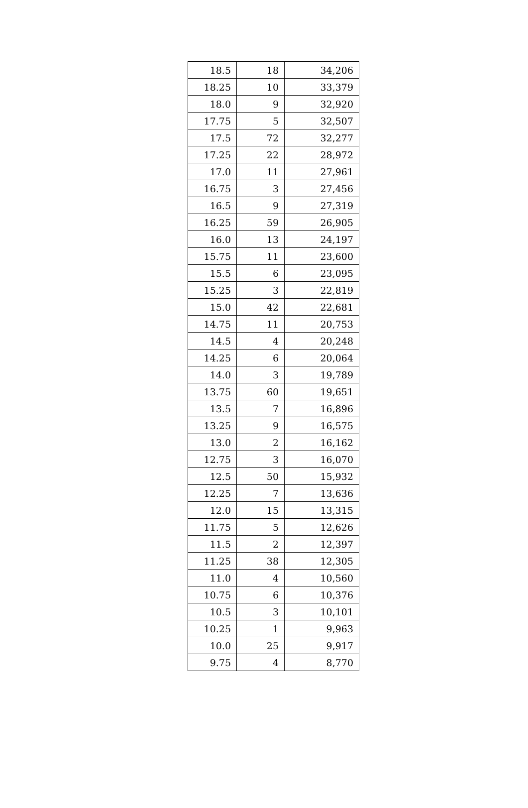| 18.5 | 18 | 34,206 |
| 18.25 | 10 | 33,379 |
| 18.0 | 9 | 32,920 |
| 17.75 | 5 | 32,507 |
| 17.5 | 72 | 32,277 |
| 17.25 | 22 | 28,972 |
| 17.0 | 11 | 27,961 |
| 16.75 | 3 | 27,456 |
| 16.5 | 9 | 27,319 |
| 16.25 | 59 | 26,905 |
| 16.0 | 13 | 24,197 |
| 15.75 | 11 | 23,600 |
| 15.5 | 6 | 23,095 |
| 15.25 | 3 | 22,819 |
| 15.0 | 42 | 22,681 |
| 14.75 | 11 | 20,753 |
| 14.5 | 4 | 20,248 |
| 14.25 | 6 | 20,064 |
| 14.0 | 3 | 19,789 |
| 13.75 | 60 | 19,651 |
| 13.5 | 7 | 16,896 |
| 13.25 | 9 | 16,575 |
| 13.0 | 2 | 16,162 |
| 12.75 | 3 | 16,070 |
| 12.5 | 50 | 15,932 |
| 12.25 | 7 | 13,636 |
| 12.0 | 15 | 13,315 |
| 11.75 | 5 | 12,626 |
| 11.5 | 2 | 12,397 |
| 11.25 | 38 | 12,305 |
| 11.0 | 4 | 10,560 |
| 10.75 | 6 | 10,376 |
| 10.5 | 3 | 10,101 |
| 10.25 | 1 | 9,963 |
| 10.0 | 25 | 9,917 |
| 9.75 | 4 | 8,770 |